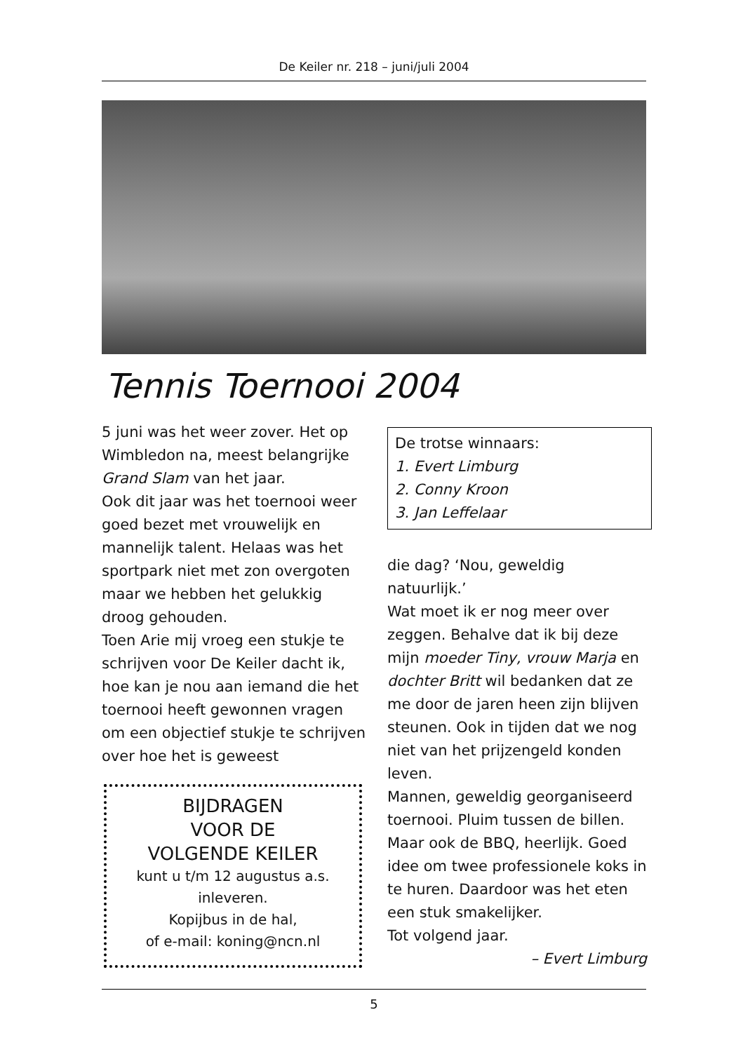De Keiler nr. 218 – juni/juli 2004
Tennis Toernooi 2004
5 juni was het weer zover. Het op Wimbledon na, meest belangrijke Grand Slam van het jaar.
Ook dit jaar was het toernooi weer goed bezet met vrouwelijk en mannelijk talent. Helaas was het sportpark niet met zon overgoten maar we hebben het gelukkig droog gehouden.
Toen Arie mij vroeg een stukje te schrijven voor De Keiler dacht ik, hoe kan je nou aan iemand die het toernooi heeft gewonnen vragen om een objectief stukje te schrijven over hoe het is geweest
De trotse winnaars:
1. Evert Limburg
2. Conny Kroon
3. Jan Leffelaar
die dag? ‘Nou, geweldig natuurlijk.’
Wat moet ik er nog meer over zeggen. Behalve dat ik bij deze mijn moeder Tiny, vrouw Marja en dochter Britt wil bedanken dat ze me door de jaren heen zijn blijven steunen. Ook in tijden dat we nog niet van het prijzengeld konden leven.
Mannen, geweldig georganiseerd toernooi. Pluim tussen de billen. Maar ook de BBQ, heerlijk. Goed idee om twee professionele koks in te huren. Daardoor was het eten een stuk smakelijker.
Tot volgend jaar.
– Evert Limburg
BIJDRAGEN
VOOR DE
VOLGENDE KEILER
kunt u t/m 12 augustus a.s.
inleveren.
Kopijbus in de hal,
of e-mail: koning@ncn.nl
5